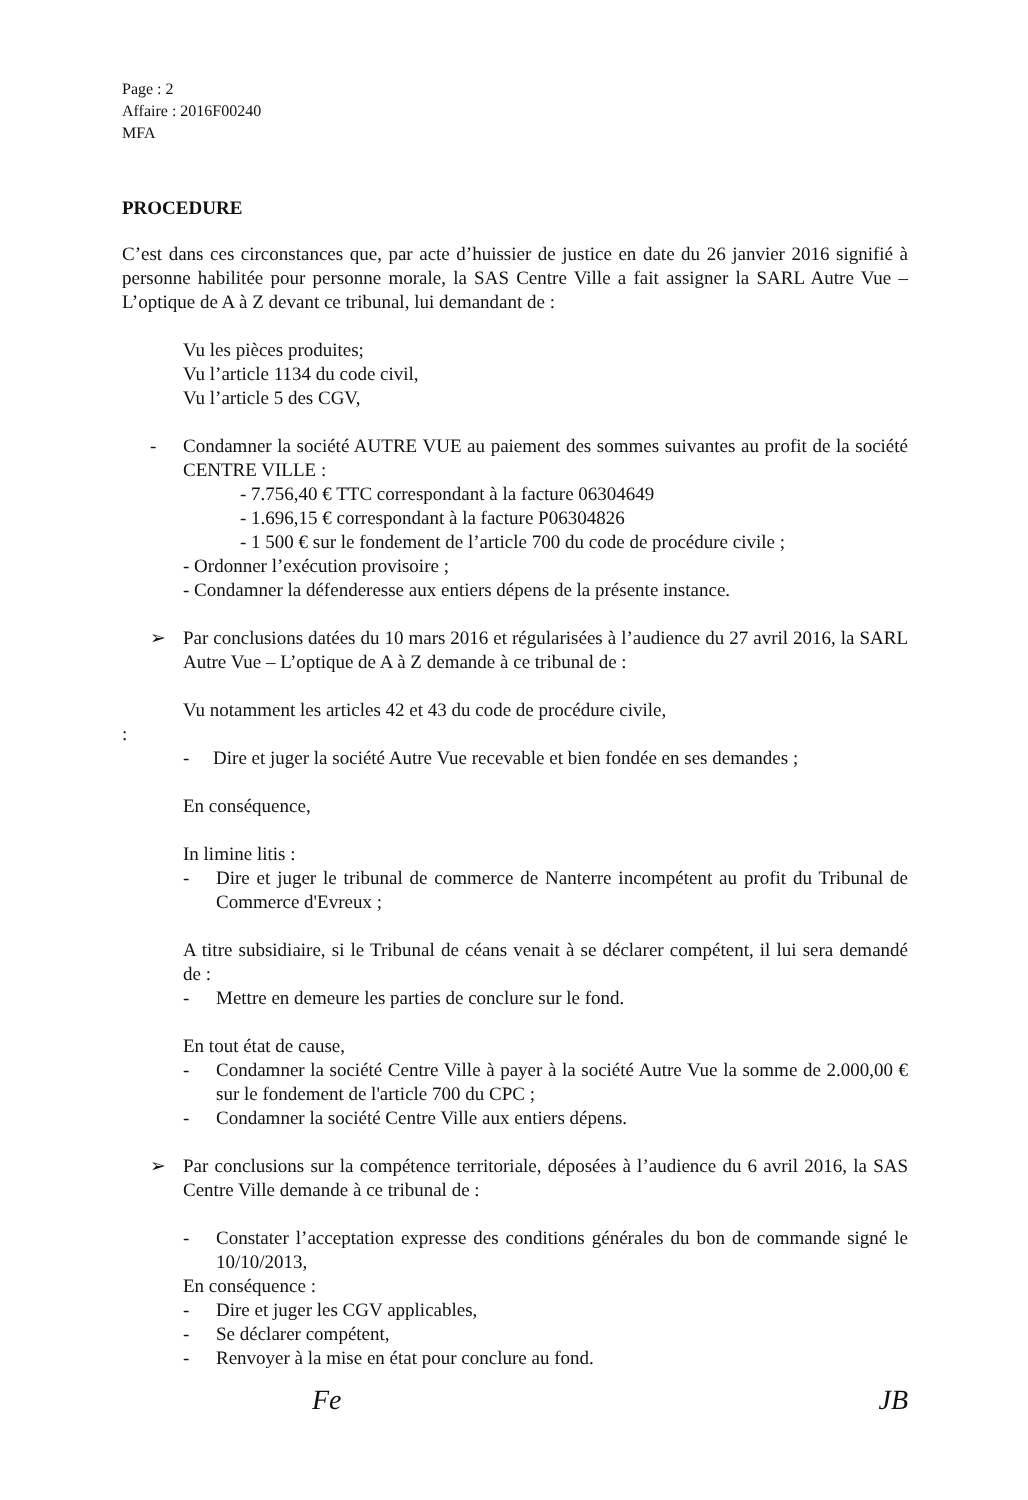Page : 2
Affaire : 2016F00240
MFA
PROCEDURE
C’est dans ces circonstances que, par acte d’huissier de justice en date du 26 janvier 2016 signifié à personne habilitée pour personne morale, la SAS Centre Ville a fait assigner la SARL Autre Vue – L’optique de A à Z devant ce tribunal, lui demandant de :
Vu les pièces produites;
Vu l’article 1134 du code civil,
Vu l’article 5 des CGV,
- Condamner la société AUTRE VUE au paiement des sommes suivantes au profit de la société CENTRE VILLE :
- 7.756,40 € TTC correspondant à la facture 06304649
- 1.696,15 € correspondant à la facture P06304826
- 1 500 € sur le fondement de l’article 700 du code de procédure civile ;
- Ordonner l’exécution provisoire ;
- Condamner la défenderesse aux entiers dépens de la présente instance.
➢ Par conclusions datées du 10 mars 2016 et régularisées à l’audience du 27 avril 2016, la SARL Autre Vue – L’optique de A à Z demande à ce tribunal de :
Vu notamment les articles 42 et 43 du code de procédure civile,
:
- Dire et juger la société Autre Vue recevable et bien fondée en ses demandes ;
En conséquence,
In limine litis :
- Dire et juger le tribunal de commerce de Nanterre incompétent au profit du Tribunal de Commerce d'Evreux ;
A titre subsidiaire, si le Tribunal de céans venait à se déclarer compétent, il lui sera demandé de :
- Mettre en demeure les parties de conclure sur le fond.
En tout état de cause,
- Condamner la société Centre Ville à payer à la société Autre Vue la somme de 2.000,00 € sur le fondement de l'article 700 du CPC ;
- Condamner la société Centre Ville aux entiers dépens.
➢ Par conclusions sur la compétence territoriale, déposées à l’audience du 6 avril 2016, la SAS Centre Ville demande à ce tribunal de :
- Constater l’acceptation expresse des conditions générales du bon de commande signé le 10/10/2013,
En conséquence :
- Dire et juger les CGV applicables,
- Se déclarer compétent,
- Renvoyer à la mise en état pour conclure au fond.
Fe JB